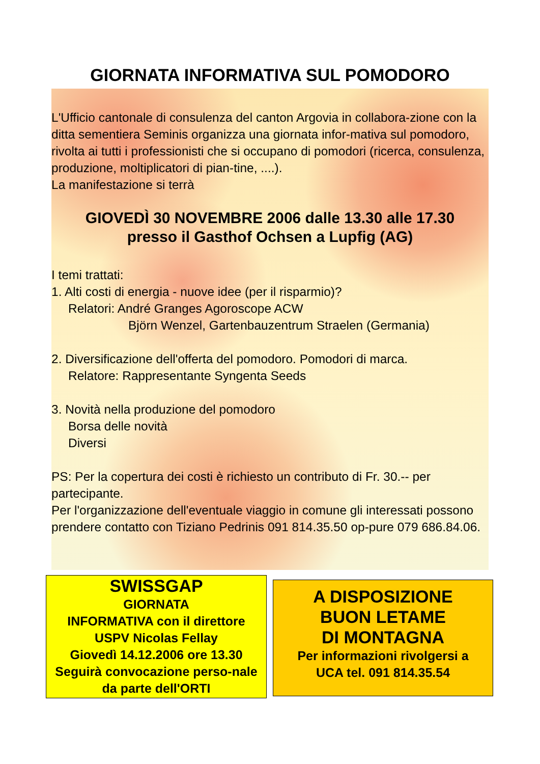GIORNATA INFORMATIVA SUL POMODORO
L'Ufficio cantonale di consulenza del canton Argovia in collabora-zione con la ditta sementiera Seminis organizza una giornata infor-mativa sul pomodoro, rivolta ai tutti i professionisti che si occupano di pomodori (ricerca, consulenza, produzione, moltiplicatori di pian-tine, ....).
La manifestazione si terrà
GIOVEDÌ 30 NOVEMBRE 2006 dalle 13.30 alle 17.30
presso il Gasthof Ochsen a Lupfig (AG)
I temi trattati:
1. Alti costi di energia - nuove idee (per il risparmio)?
Relatori: André Granges Agoroscope ACW
Björn Wenzel, Gartenbauzentrum Straelen (Germania)
2. Diversificazione dell'offerta del pomodoro. Pomodori di marca.
Relatore: Rappresentante Syngenta Seeds
3. Novità nella produzione del pomodoro
Borsa delle novità
Diversi
PS: Per la copertura dei costi è richiesto un contributo di Fr. 30.-- per partecipante.
Per l'organizzazione dell'eventuale viaggio in comune gli interessati possono prendere contatto con Tiziano Pedrinis 091 814.35.50 op-pure 079 686.84.06.
SWISSGAP
GIORNATA
INFORMATIVA con il direttore
USPV Nicolas Fellay
Giovedì 14.12.2006 ore 13.30
Seguirà convocazione perso-nale da parte dell'ORTI
A DISPOSIZIONE
BUON LETAME
DI MONTAGNA
Per informazioni rivolgersi a
UCA tel. 091 814.35.54